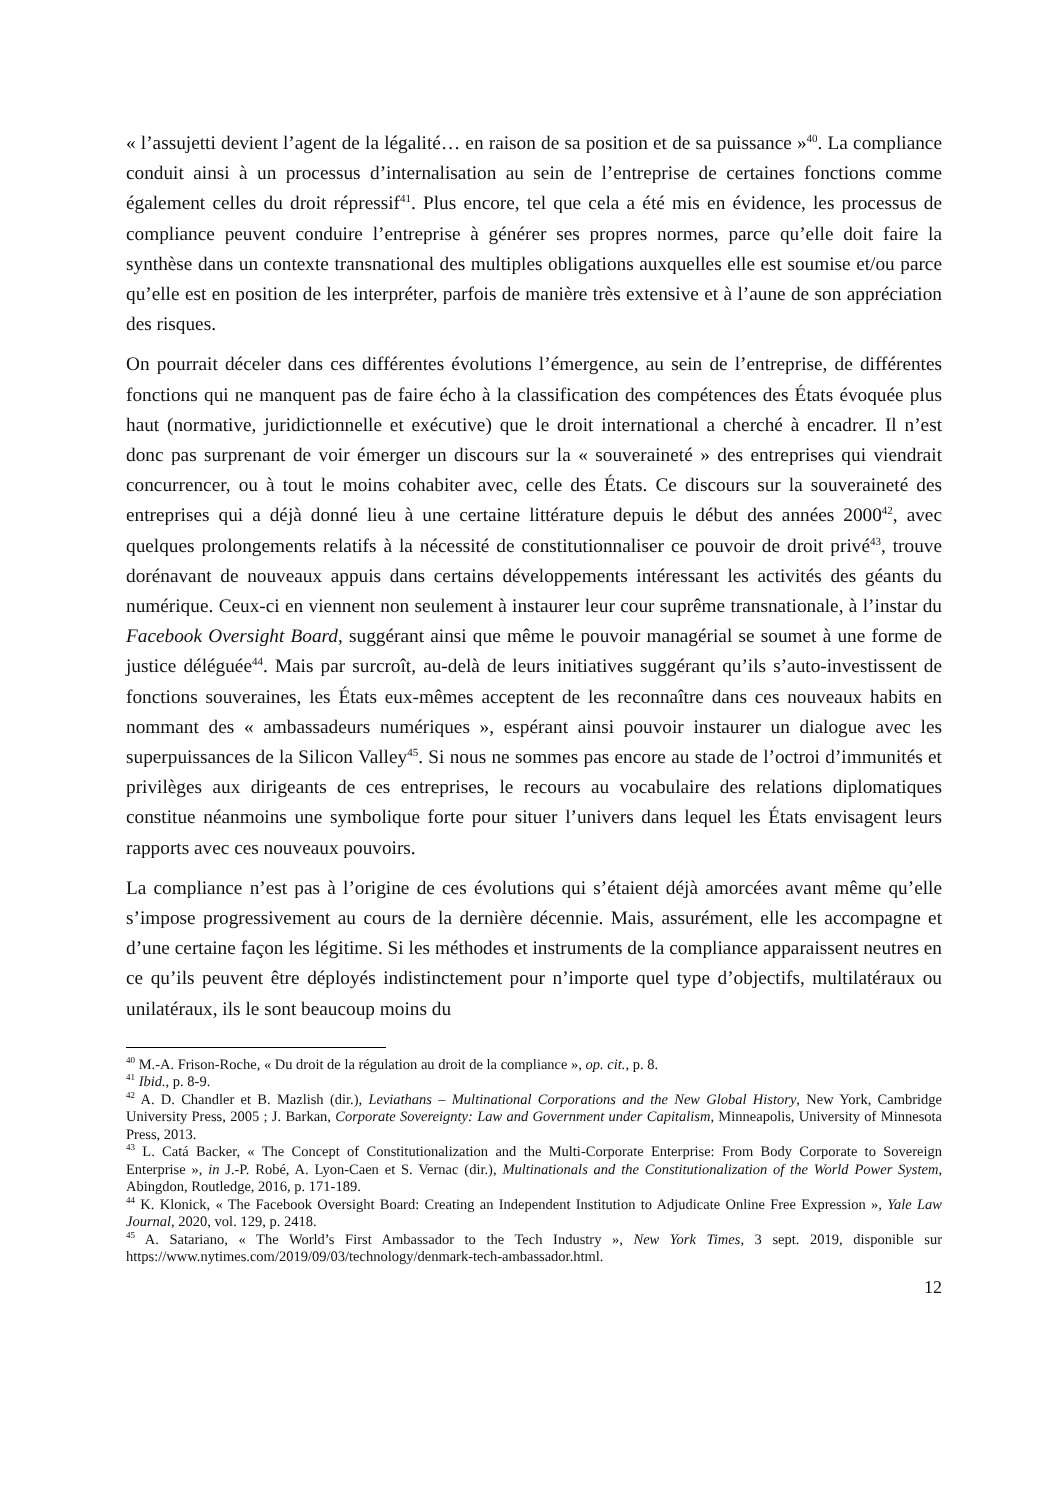« l’assujetti devient l’agent de la légalité… en raison de sa position et de sa puissance »<sup>40</sup>. La compliance conduit ainsi à un processus d’internalisation au sein de l’entreprise de certaines fonctions comme également celles du droit répressif<sup>41</sup>. Plus encore, tel que cela a été mis en évidence, les processus de compliance peuvent conduire l’entreprise à générer ses propres normes, parce qu’elle doit faire la synthèse dans un contexte transnational des multiples obligations auxquelles elle est soumise et/ou parce qu’elle est en position de les interpréter, parfois de manière très extensive et à l’aune de son appréciation des risques.
On pourrait déceler dans ces différentes évolutions l’émergence, au sein de l’entreprise, de différentes fonctions qui ne manquent pas de faire écho à la classification des compétences des États évoquée plus haut (normative, juridictionnelle et exécutive) que le droit international a cherché à encadrer. Il n’est donc pas surprenant de voir émerger un discours sur la « souveraineté » des entreprises qui viendrait concurrencer, ou à tout le moins cohabiter avec, celle des États. Ce discours sur la souveraineté des entreprises qui a déjà donné lieu à une certaine littérature depuis le début des années 2000<sup>42</sup>, avec quelques prolongements relatifs à la nécessité de constitutionnaliser ce pouvoir de droit privé<sup>43</sup>, trouve dorénavant de nouveaux appuis dans certains développements intéressant les activités des géants du numérique. Ceux-ci en viennent non seulement à instaurer leur cour suprême transnationale, à l’instar du Facebook Oversight Board, suggérant ainsi que même le pouvoir managérial se soumet à une forme de justice déléguée<sup>44</sup>. Mais par surcroît, au-delà de leurs initiatives suggérant qu’ils s’auto-investissent de fonctions souveraines, les États eux-mêmes acceptent de les reconnaître dans ces nouveaux habits en nommant des « ambassadeurs numériques », espérant ainsi pouvoir instaurer un dialogue avec les superpuissances de la Silicon Valley<sup>45</sup>. Si nous ne sommes pas encore au stade de l’octroi d’immunités et privilèges aux dirigeants de ces entreprises, le recours au vocabulaire des relations diplomatiques constitue néanmoins une symbolique forte pour situer l’univers dans lequel les États envisagent leurs rapports avec ces nouveaux pouvoirs.
La compliance n’est pas à l’origine de ces évolutions qui s’étaient déjà amorcées avant même qu’elle s’impose progressivement au cours de la dernière décennie. Mais, assurément, elle les accompagne et d’une certaine façon les légitime. Si les méthodes et instruments de la compliance apparaissent neutres en ce qu’ils peuvent être déployés indistinctement pour n’importe quel type d’objectifs, multilatéraux ou unilatéraux, ils le sont beaucoup moins du
<sup>40</sup> M.-A. Frison-Roche, « Du droit de la régulation au droit de la compliance », op. cit., p. 8.
<sup>41</sup> Ibid., p. 8-9.
<sup>42</sup> A. D. Chandler et B. Mazlish (dir.), Leviathans – Multinational Corporations and the New Global History, New York, Cambridge University Press, 2005 ; J. Barkan, Corporate Sovereignty: Law and Government under Capitalism, Minneapolis, University of Minnesota Press, 2013.
<sup>43</sup> L. Catá Backer, « The Concept of Constitutionalization and the Multi-Corporate Enterprise: From Body Corporate to Sovereign Enterprise », in J.-P. Robé, A. Lyon-Caen et S. Vernac (dir.), Multinationals and the Constitutionalization of the World Power System, Abingdon, Routledge, 2016, p. 171-189.
<sup>44</sup> K. Klonick, « The Facebook Oversight Board: Creating an Independent Institution to Adjudicate Online Free Expression », Yale Law Journal, 2020, vol. 129, p. 2418.
<sup>45</sup> A. Satariano, « The World’s First Ambassador to the Tech Industry », New York Times, 3 sept. 2019, disponible sur https://www.nytimes.com/2019/09/03/technology/denmark-tech-ambassador.html.
12